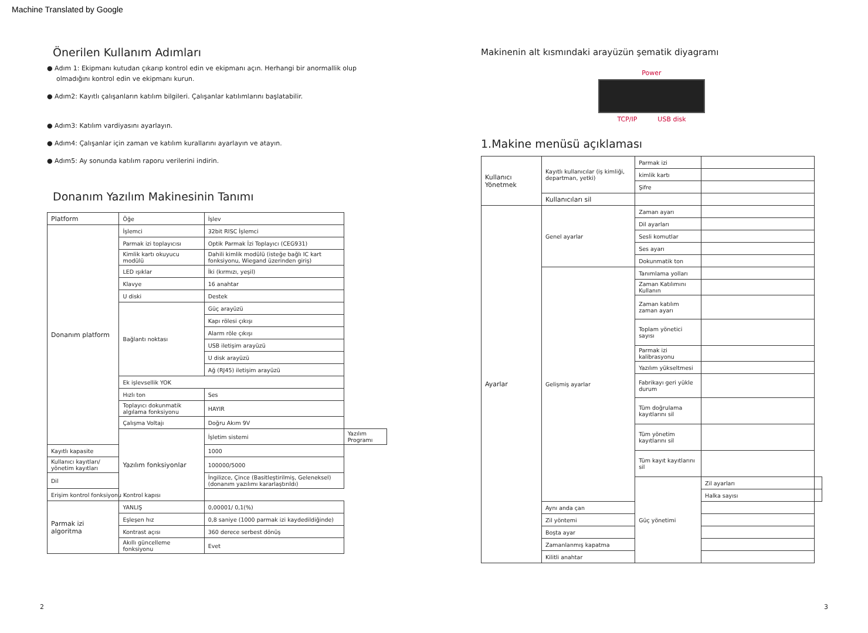Machine Translated by Google
Önerilen Kullanım Adımları
● Adım 1: Ekipmanı kutudan çıkarıp kontrol edin ve ekipmanı açın. Herhangi bir anormallik olup olmadığını kontrol edin ve ekipmanı kurun.
● Adım2: Kayıtlı çalışanların katılım bilgileri. Çalışanlar katılımlarını başlatabilir.
● Adım3: Katılım vardiyasını ayarlayın.
● Adım4: Çalışanlar için zaman ve katılım kurallarını ayarlayın ve atayın.
● Adım5: Ay sonunda katılım raporu verilerini indirin.
Donanım Yazılım Makinesinin Tanımı
| Platform | Öğe | İşlev | |
| Donanım platform | İşlemci | 32bit RISC İşlemci | |
| | Parmak izi toplayıcısı | Optik Parmak İzi Toplayıcı (CEG931) | |
| | Kimlik kartı okuyucu modülü | Dahili kimlik modülü (isteğe bağlı IC kart fonksiyonu, Wiegand üzerinden giriş) | |
| | LED ışıklar | İki (kırmızı, yeşil) | |
| | Klavye | 16 anahtar | |
| | U diski | Destek | |
| | Bağlantı noktası | Güç arayüzü | |
| | | Kapı rölesi çıkışı | |
| | | Alarm röle çıkışı | |
| | | USB iletişim arayüzü | |
| | | U disk arayüzü | |
| | | Ağ (RJ45) iletişim arayüzü | |
| | Ek işlevsellik YOK | | |
| | Hızlı ton | Ses | |
| | Toplayıcı dokunmatik algılama fonksiyonu | HAYIR | |
| | Çalışma Voltajı | Doğru Akım 9V | |
| | Yazılım fonksiyonlar | İşletim sistemi | Yazılım Programı |
| Kayıtlı kapasite | | 1000 | |
| Kullanıcı kayıtları/ yönetim kayıtları | | 100000/5000 | |
| Dil | | İngilizce, Çince (Basitleştirilmiş, Geleneksel) (donanım yazılımı kararlaştırıldı) | |
| Erişim kontrol fonksiyonu Kontrol kapısı | | | |
| Parmak izi algoritma | YANLIŞ | 0,00001/ 0,1(%) | |
| | Eşleşen hız | 0,8 saniye (1000 parmak izi kaydedildiğinde) | |
| | Kontrast açısı | 360 derece serbest dönüş | |
| | Akıllı güncelleme fonksiyonu | Evet | |
Makinenin alt kısmındaki arayüzün şematik diyagramı
Power
TCP/IP USB disk
1.Makine menüsü açıklaması
| Kullanıcı Yönetmek | Kayıtlı kullanıcılar (iş kimliği, departman, yetki) | Parmak izi | | |
| | | kimlik kartı | | |
| | | Şifre | | |
| | Kullanıcıları sil | | | |
| Ayarlar | Genel ayarlar | Zaman ayarı | | |
| | | Dil ayarları | | |
| | | Sesli komutlar | | |
| | | Ses ayarı | | |
| | | Dokunmatik ton | | |
| | Gelişmiş ayarlar | Tanımlama yolları | | |
| | | Zaman Katılımını Kullanın | | |
| | | Zaman katılım zaman ayarı | | |
| | | Toplam yönetici sayısı | | |
| | | Parmak izi kalibrasyonu | | |
| | | Yazılım yükseltmesi | | |
| | | Fabrikayı geri yükle durum | | |
| | | Tüm doğrulama kayıtlarını sil | | |
| | | Tüm yönetim kayıtlarını sil | | |
| | | Tüm kayıt kayıtlarını sil | | |
| | | Güç yönetimi | Zil ayarları | |
| | | | Halka sayısı | |
| | Aynı anda çan | | | |
| | Zil yöntemi | | | |
| | Boşta ayar | | | |
| | Zamanlanmış kapatma | | | |
| | Kilitli anahtar | | | |
2 3